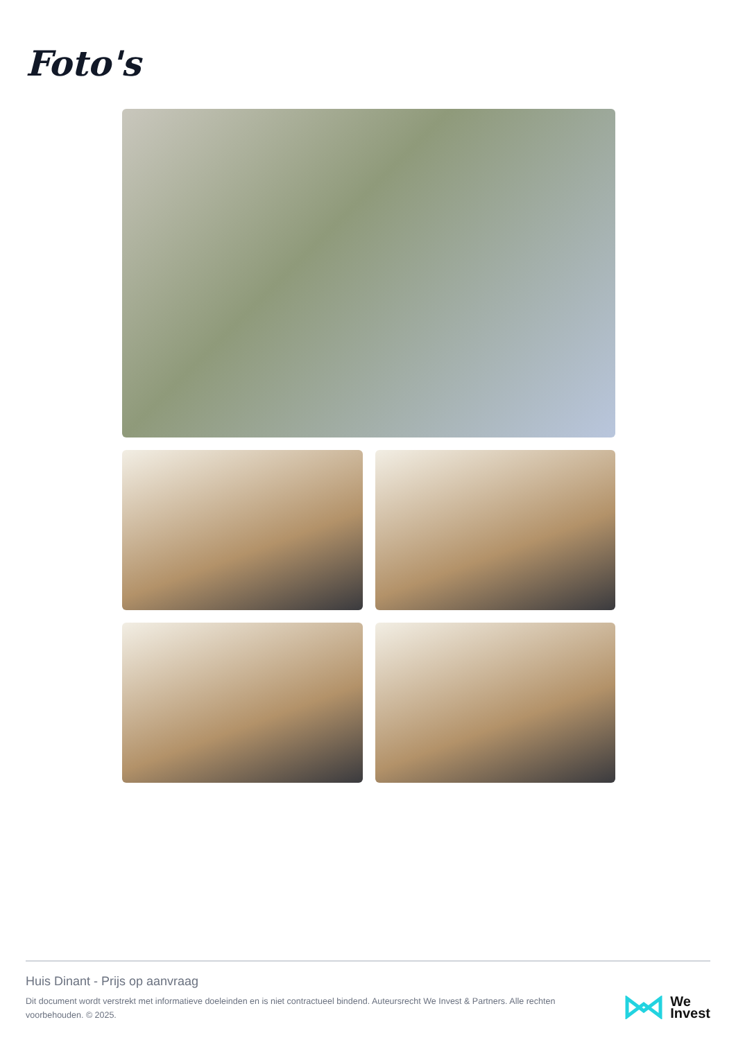Foto's
Huis Dinant - Prijs op aanvraag
Dit document wordt verstrekt met informatieve doeleinden en is niet contractueel bindend. Auteursrecht We Invest & Partners. Alle rechten voorbehouden. © 2025.
We
Invest